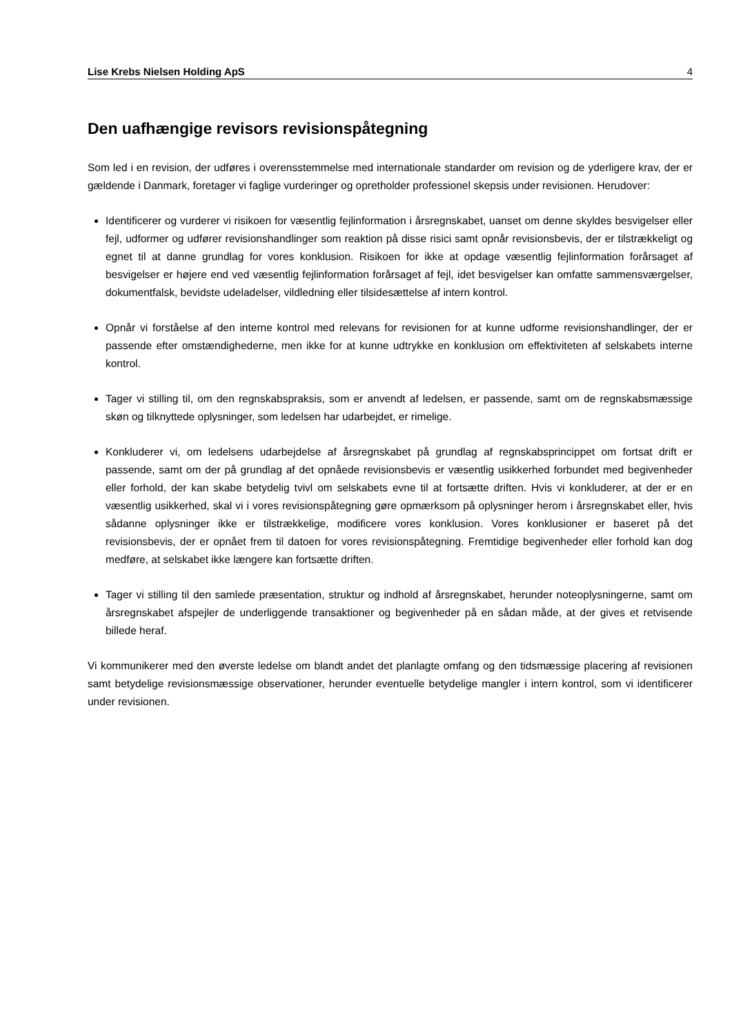Lise Krebs Nielsen Holding ApS 4
Den uafhængige revisors revisionspåtegning
Som led i en revision, der udføres i overensstemmelse med internationale standarder om revision og de yderligere krav, der er gældende i Danmark, foretager vi faglige vurderinger og opretholder professionel skepsis under revisionen. Herudover:
Identificerer og vurderer vi risikoen for væsentlig fejlinformation i årsregnskabet, uanset om denne skyldes besvigelser eller fejl, udformer og udfører revisionshandlinger som reaktion på disse risici samt opnår revisionsbevis, der er tilstrækkeligt og egnet til at danne grundlag for vores konklusion. Risikoen for ikke at opdage væsentlig fejlinformation forårsaget af besvigelser er højere end ved væsentlig fejlinformation forårsaget af fejl, idet besvigelser kan omfatte sammensværgelser, dokumentfalsk, bevidste udeladelser, vildledning eller tilsidesættelse af intern kontrol.
Opnår vi forståelse af den interne kontrol med relevans for revisionen for at kunne udforme revisionshandlinger, der er passende efter omstændighederne, men ikke for at kunne udtrykke en konklusion om effektiviteten af selskabets interne kontrol.
Tager vi stilling til, om den regnskabspraksis, som er anvendt af ledelsen, er passende, samt om de regnskabsmæssige skøn og tilknyttede oplysninger, som ledelsen har udarbejdet, er rimelige.
Konkluderer vi, om ledelsens udarbejdelse af årsregnskabet på grundlag af regnskabsprincippet om fortsat drift er passende, samt om der på grundlag af det opnåede revisionsbevis er væsentlig usikkerhed forbundet med begivenheder eller forhold, der kan skabe betydelig tvivl om selskabets evne til at fortsætte driften. Hvis vi konkluderer, at der er en væsentlig usikkerhed, skal vi i vores revisionspåtegning gøre opmærksom på oplysninger herom i årsregnskabet eller, hvis sådanne oplysninger ikke er tilstrækkelige, modificere vores konklusion. Vores konklusioner er baseret på det revisionsbevis, der er opnået frem til datoen for vores revisionspåtegning. Fremtidige begivenheder eller forhold kan dog medføre, at selskabet ikke længere kan fortsætte driften.
Tager vi stilling til den samlede præsentation, struktur og indhold af årsregnskabet, herunder noteoplysningerne, samt om årsregnskabet afspejler de underliggende transaktioner og begivenheder på en sådan måde, at der gives et retvisende billede heraf.
Vi kommunikerer med den øverste ledelse om blandt andet det planlagte omfang og den tidsmæssige placering af revisionen samt betydelige revisionsmæssige observationer, herunder eventuelle betydelige mangler i intern kontrol, som vi identificerer under revisionen.